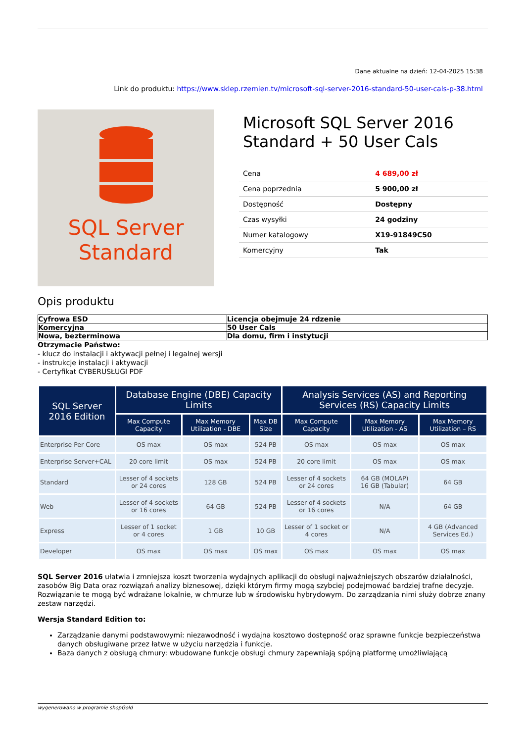Dane aktualne na dzień: 12-04-2025 15:38
Link do produktu: https://www.sklep.rzemien.tv/microsoft-sql-server-2016-standard-50-user-cals-p-38.html
SQL Server
Standard
Microsoft SQL Server 2016 Standard + 50 User Cals
| Cena | 4 689,00 zł |
| Cena poprzednia | 5 900,00 zł |
| Dostępność | Dostępny |
| Czas wysyłki | 24 godziny |
| Numer katalogowy | X19-91849C50 |
| Komercyjny | Tak |
Opis produktu
| Cyfrowa ESD | Licencja obejmuje 24 rdzenie |
| Komercyjna | 50 User Cals |
| Nowa, bezterminowa | Dla domu, firm i instytucji |
Otrzymacie Państwo:
- klucz do instalacji i aktywacji pełnej i legalnej wersji
- instrukcje instalacji i aktywacji
- Certyfikat CYBERUSŁUGI PDF
| SQL Server 2016 Edition | Database Engine (DBE) Capacity Limits | | | Analysis Services (AS) and Reporting Services (RS) Capacity Limits | | |
| --- | --- | --- | --- | --- | --- | --- |
| | Max Compute Capacity | Max Memory Utilization - DBE | Max DB Size | Max Compute Capacity | Max Memory Utilization - AS | Max Memory Utilization – RS |
| Enterprise Per Core | OS max | OS max | 524 PB | OS max | OS max | OS max |
| Enterprise Server+CAL | 20 core limit | OS max | 524 PB | 20 core limit | OS max | OS max |
| Standard | Lesser of 4 sockets or 24 cores | 128 GB | 524 PB | Lesser of 4 sockets or 24 cores | 64 GB (MOLAP) 16 GB (Tabular) | 64 GB |
| Web | Lesser of 4 sockets or 16 cores | 64 GB | 524 PB | Lesser of 4 sockets or 16 cores | N/A | 64 GB |
| Express | Lesser of 1 socket or 4 cores | 1 GB | 10 GB | Lesser of 1 socket or 4 cores | N/A | 4 GB (Advanced Services Ed.) |
| Developer | OS max | OS max | OS max | OS max | OS max | OS max |
SQL Server 2016 ułatwia i zmniejsza koszt tworzenia wydajnych aplikacji do obsługi najważniejszych obszarów działalności, zasobów Big Data oraz rozwiązań analizy biznesowej, dzięki którym firmy mogą szybciej podejmować bardziej trafne decyzje. Rozwiązanie te mogą być wdrażane lokalnie, w chmurze lub w środowisku hybrydowym. Do zarządzania nimi służy dobrze znany zestaw narzędzi.
Wersja Standard Edition to:
Zarządzanie danymi podstawowymi: niezawodność i wydajna kosztowo dostępność oraz sprawne funkcje bezpieczeństwa danych obsługiwane przez łatwe w użyciu narzędzia i funkcje.
Baza danych z obsługą chmury: wbudowane funkcje obsługi chmury zapewniają spójną platformę umożliwiającą
wygenerowano w programie shopGold